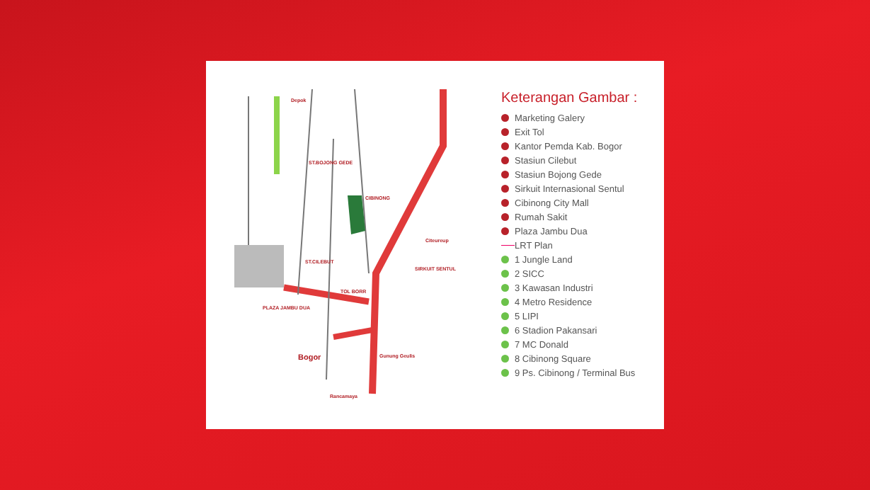Depok
Bogor
TOL BORR
Gunung Geulis
Rancamaya
Citeureup
SIRKUIT SENTUL
PLAZA JAMBU DUA
CIBINONG
ST.CILEBUT
ST.BOJONG GEDE
Keterangan Gambar :
Marketing Galery
Exit Tol
Kantor Pemda Kab. Bogor
Stasiun Cilebut
Stasiun Bojong Gede
Sirkuit Internasional Sentul
Cibinong City Mall
Rumah Sakit
Plaza Jambu Dua
LRT Plan
1 Jungle Land
2 SICC
3 Kawasan Industri
4 Metro Residence
5 LIPI
6 Stadion Pakansari
7 MC Donald
8 Cibinong Square
9 Ps. Cibinong / Terminal Bus